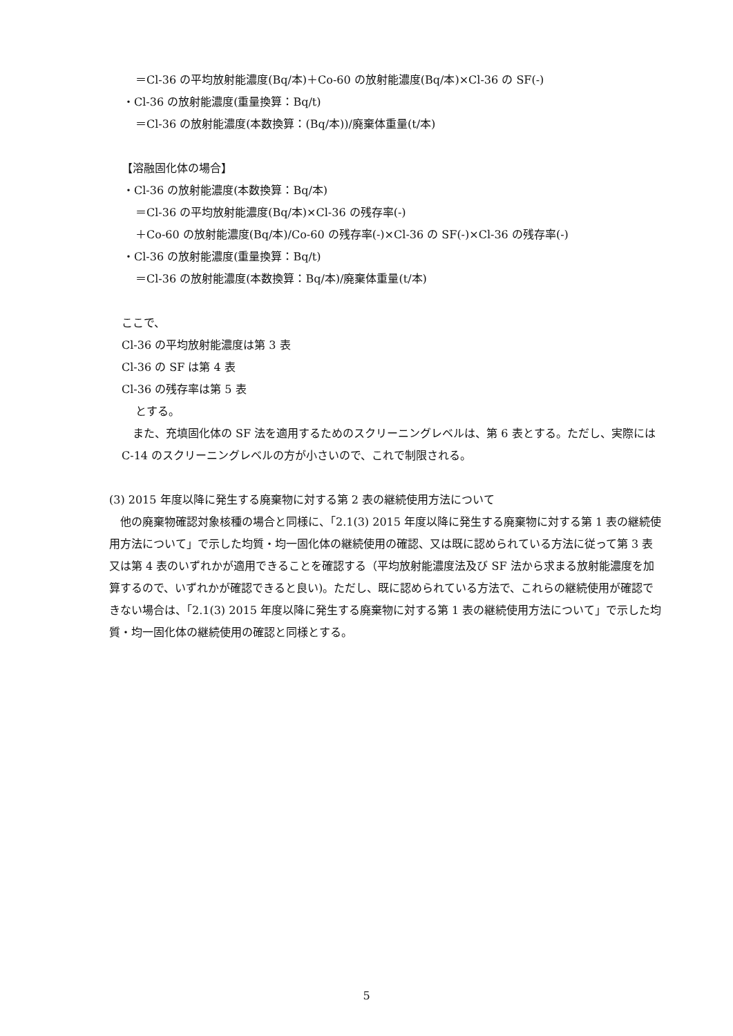＝Cl-36 の平均放射能濃度(Bq/本)＋Co-60 の放射能濃度(Bq/本)×Cl-36 の SF(-)
・Cl-36 の放射能濃度(重量換算：Bq/t)
＝Cl-36 の放射能濃度(本数換算：(Bq/本))/廃棄体重量(t/本)
【溶融固化体の場合】
・Cl-36 の放射能濃度(本数換算：Bq/本)
＝Cl-36 の平均放射能濃度(Bq/本)×Cl-36 の残存率(-)
＋Co-60 の放射能濃度(Bq/本)/Co-60 の残存率(-)×Cl-36 の SF(-)×Cl-36 の残存率(-)
・Cl-36 の放射能濃度(重量換算：Bq/t)
＝Cl-36 の放射能濃度(本数換算：Bq/本)/廃棄体重量(t/本)
ここで、
Cl-36 の平均放射能濃度は第 3 表
Cl-36 の SF は第 4 表
Cl-36 の残存率は第 5 表
とする。
　また、充填固化体の SF 法を適用するためのスクリーニングレベルは、第 6 表とする。ただし、実際には C-14 のスクリーニングレベルの方が小さいので、これで制限される。
(3) 2015 年度以降に発生する廃棄物に対する第 2 表の継続使用方法について
　他の廃棄物確認対象核種の場合と同様に、「2.1(3) 2015 年度以降に発生する廃棄物に対する第 1 表の継続使用方法について」で示した均質・均一固化体の継続使用の確認、又は既に認められている方法に従って第 3 表又は第 4 表のいずれかが適用できることを確認する（平均放射能濃度法及び SF 法から求まる放射能濃度を加算するので、いずれかが確認できると良い)。ただし、既に認められている方法で、これらの継続使用が確認できない場合は、「2.1(3) 2015 年度以降に発生する廃棄物に対する第 1 表の継続使用方法について」で示した均質・均一固化体の継続使用の確認と同様とする。
5